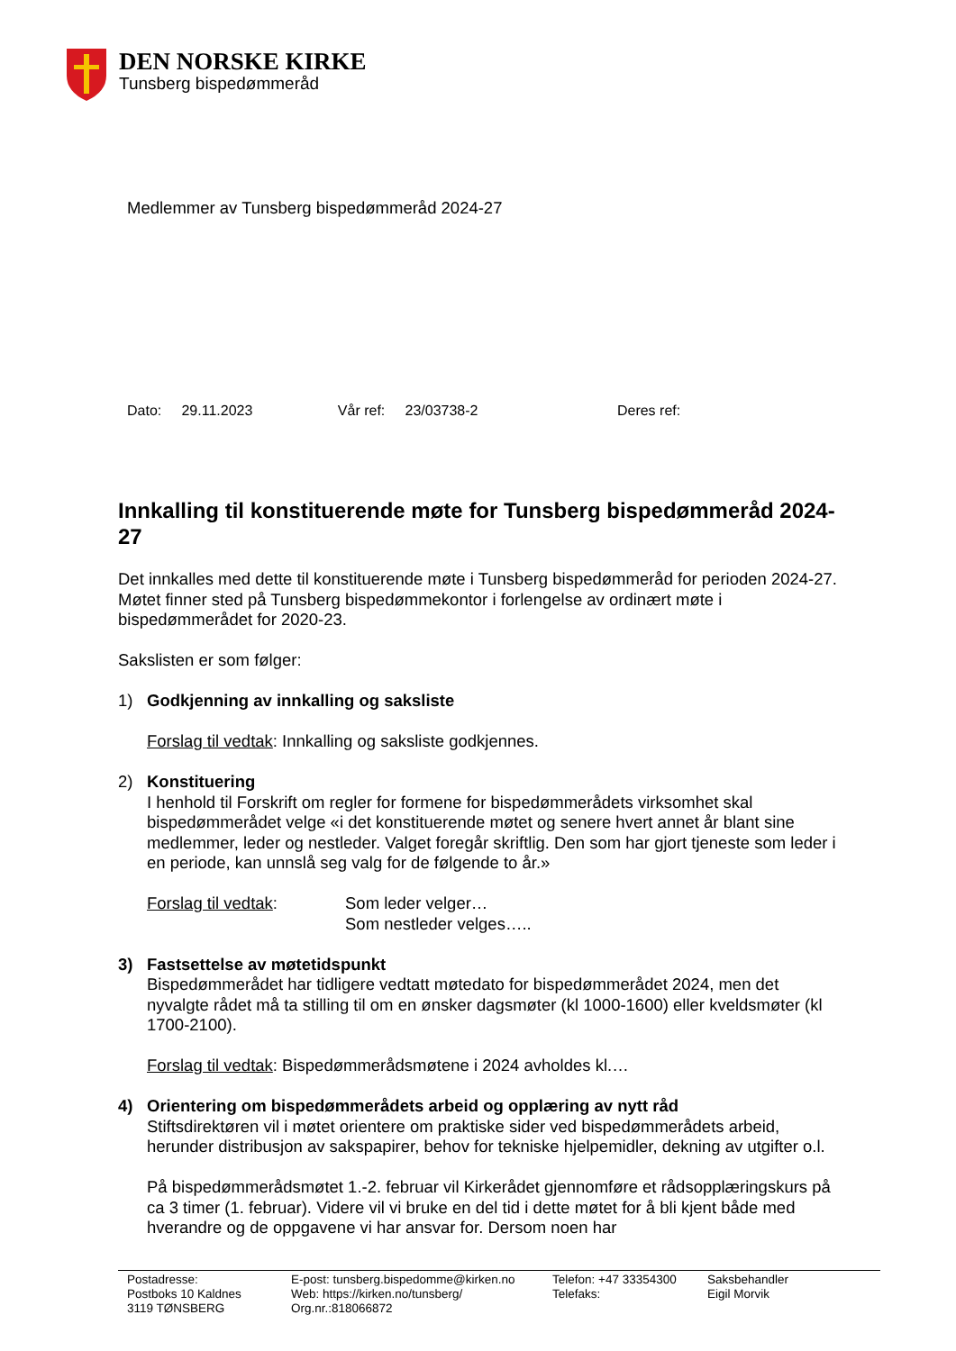DEN NORSKE KIRKE
Tunsberg bispedømmeråd
Medlemmer av Tunsberg bispedømmeråd 2024-27
Dato: 29.11.2023 Vår ref: 23/03738-2 Deres ref:
Innkalling til konstituerende møte for Tunsberg bispedømmeråd 2024-27
Det innkalles med dette til konstituerende møte i Tunsberg bispedømmeråd for perioden 2024-27. Møtet finner sted på Tunsberg bispedømmekontor i forlengelse av ordinært møte i bispedømmerådet for 2020-23.
Sakslisten er som følger:
1) Godkjenning av innkalling og saksliste
Forslag til vedtak: Innkalling og saksliste godkjennes.
2) Konstituering
I henhold til Forskrift om regler for formene for bispedømmerådets virksomhet skal bispedømmerådet velge «i det konstituerende møtet og senere hvert annet år blant sine medlemmer, leder og nestleder. Valget foregår skriftlig. Den som har gjort tjeneste som leder i en periode, kan unnslå seg valg for de følgende to år.»
Forslag til vedtak: Som leder velger…
Som nestleder velges…..
3) Fastsettelse av møtetidspunkt
Bispedømmerådet har tidligere vedtatt møtedato for bispedømmerådet 2024, men det nyvalgte rådet må ta stilling til om en ønsker dagsmøter (kl 1000-1600) eller kveldsmøter (kl 1700-2100).
Forslag til vedtak: Bispedømmerådsmøtene i 2024 avholdes kl.…
4) Orientering om bispedømmerådets arbeid og opplæring av nytt råd
Stiftsdirektøren vil i møtet orientere om praktiske sider ved bispedømmerådets arbeid, herunder distribusjon av sakspapirer, behov for tekniske hjelpemidler, dekning av utgifter o.l.
På bispedømmerådsmøtet 1.-2. februar vil Kirkerådet gjennomføre et rådsopplæringskurs på ca 3 timer (1. februar). Videre vil vi bruke en del tid i dette møtet for å bli kjent både med hverandre og de oppgavene vi har ansvar for. Dersom noen har
Postadresse:
Postboks 10 Kaldnes
3119 TØNSBERG
E-post: tunsberg.bispedomme@kirken.no
Web: https://kirken.no/tunsberg/
Org.nr.:818066872
Telefon: +47 33354300
Telefaks:
Saksbehandler
Eigil Morvik